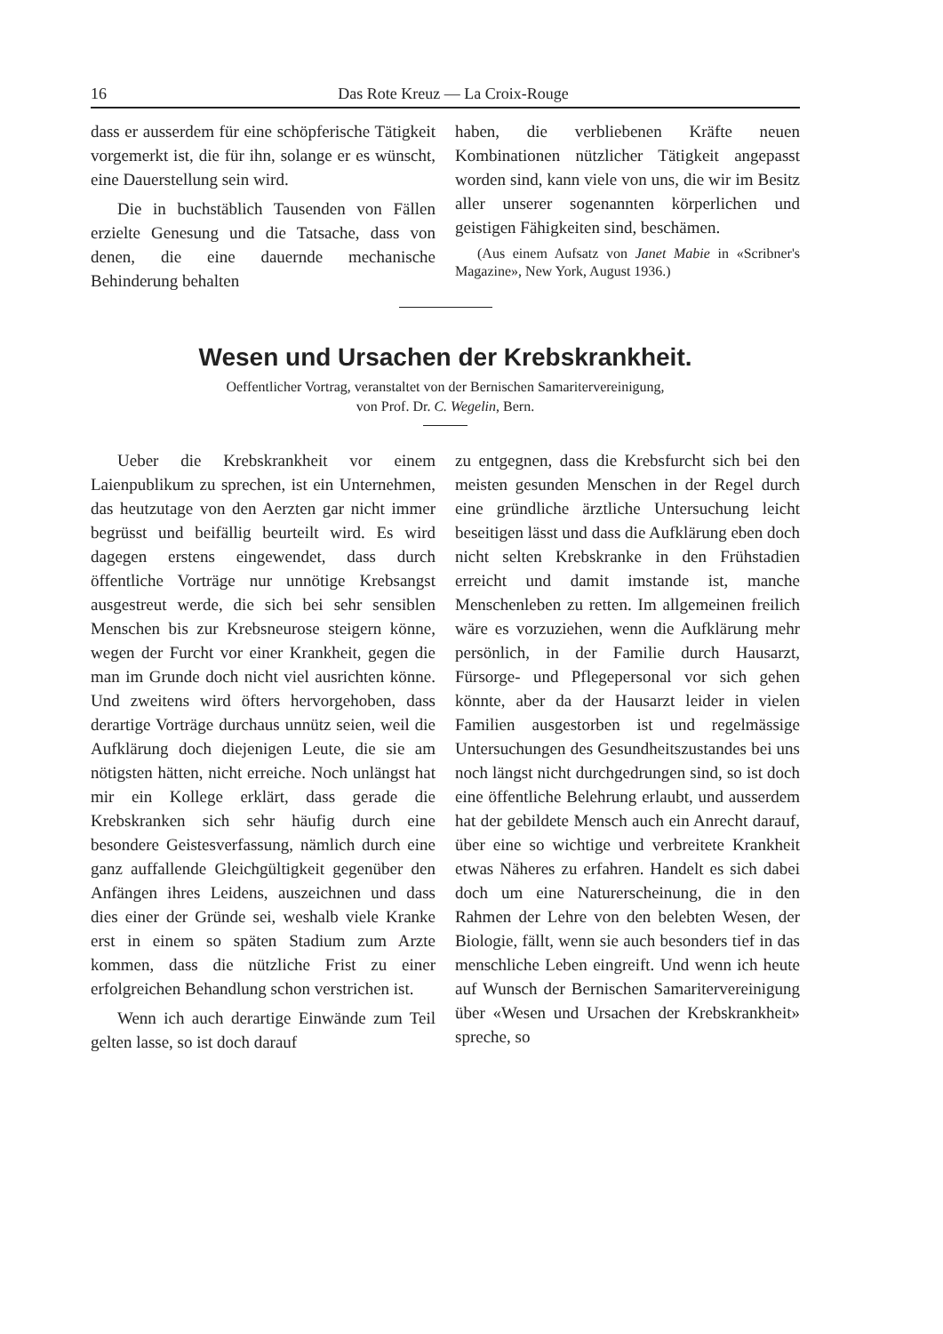16 Das Rote Kreuz — La Croix-Rouge
dass er ausserdem für eine schöpferische Tätigkeit vorgemerkt ist, die für ihn, solange er es wünscht, eine Dauerstellung sein wird.
Die in buchstäblich Tausenden von Fällen erzielte Genesung und die Tatsache, dass von denen, die eine dauernde mechanische Behinderung behalten
haben, die verbliebenen Kräfte neuen Kombinationen nützlicher Tätigkeit angepasst worden sind, kann viele von uns, die wir im Besitz aller unserer sogenannten körperlichen und geistigen Fähigkeiten sind, beschämen.
(Aus einem Aufsatz von Janet Mabie in «Scribner's Magazine», New York, August 1936.)
Wesen und Ursachen der Krebskrankheit.
Oeffentlicher Vortrag, veranstaltet von der Bernischen Samaritervereinigung,
von Prof. Dr. C. Wegelin, Bern.
Ueber die Krebskrankheit vor einem Laienpublikum zu sprechen, ist ein Unternehmen, das heutzutage von den Aerzten gar nicht immer begrüsst und beifällig beurteilt wird. Es wird dagegen erstens eingewendet, dass durch öffentliche Vorträge nur unnötige Krebsangst ausgestreut werde, die sich bei sehr sensiblen Menschen bis zur Krebsneurose steigern könne, wegen der Furcht vor einer Krankheit, gegen die man im Grunde doch nicht viel ausrichten könne. Und zweitens wird öfters hervorgehoben, dass derartige Vorträge durchaus unnütz seien, weil die Aufklärung doch diejenigen Leute, die sie am nötigsten hätten, nicht erreiche. Noch unlängst hat mir ein Kollege erklärt, dass gerade die Krebskranken sich sehr häufig durch eine besondere Geistesverfassung, nämlich durch eine ganz auffallende Gleichgültigkeit gegenüber den Anfängen ihres Leidens, auszeichnen und dass dies einer der Gründe sei, weshalb viele Kranke erst in einem so späten Stadium zum Arzte kommen, dass die nützliche Frist zu einer erfolgreichen Behandlung schon verstrichen ist.
Wenn ich auch derartige Einwände zum Teil gelten lasse, so ist doch darauf
zu entgegnen, dass die Krebsfurcht sich bei den meisten gesunden Menschen in der Regel durch eine gründliche ärztliche Untersuchung leicht beseitigen lässt und dass die Aufklärung eben doch nicht selten Krebskranke in den Frühstadien erreicht und damit imstande ist, manche Menschenleben zu retten. Im allgemeinen freilich wäre es vorzuziehen, wenn die Aufklärung mehr persönlich, in der Familie durch Hausarzt, Fürsorge- und Pflegepersonal vor sich gehen könnte, aber da der Hausarzt leider in vielen Familien ausgestorben ist und regelmässige Untersuchungen des Gesundheitszustandes bei uns noch längst nicht durchgedrungen sind, so ist doch eine öffentliche Belehrung erlaubt, und ausserdem hat der gebildete Mensch auch ein Anrecht darauf, über eine so wichtige und verbreitete Krankheit etwas Näheres zu erfahren. Handelt es sich dabei doch um eine Naturerscheinung, die in den Rahmen der Lehre von den belebten Wesen, der Biologie, fällt, wenn sie auch besonders tief in das menschliche Leben eingreift. Und wenn ich heute auf Wunsch der Bernischen Samaritervereinigung über «Wesen und Ursachen der Krebskrankheit» spreche, so